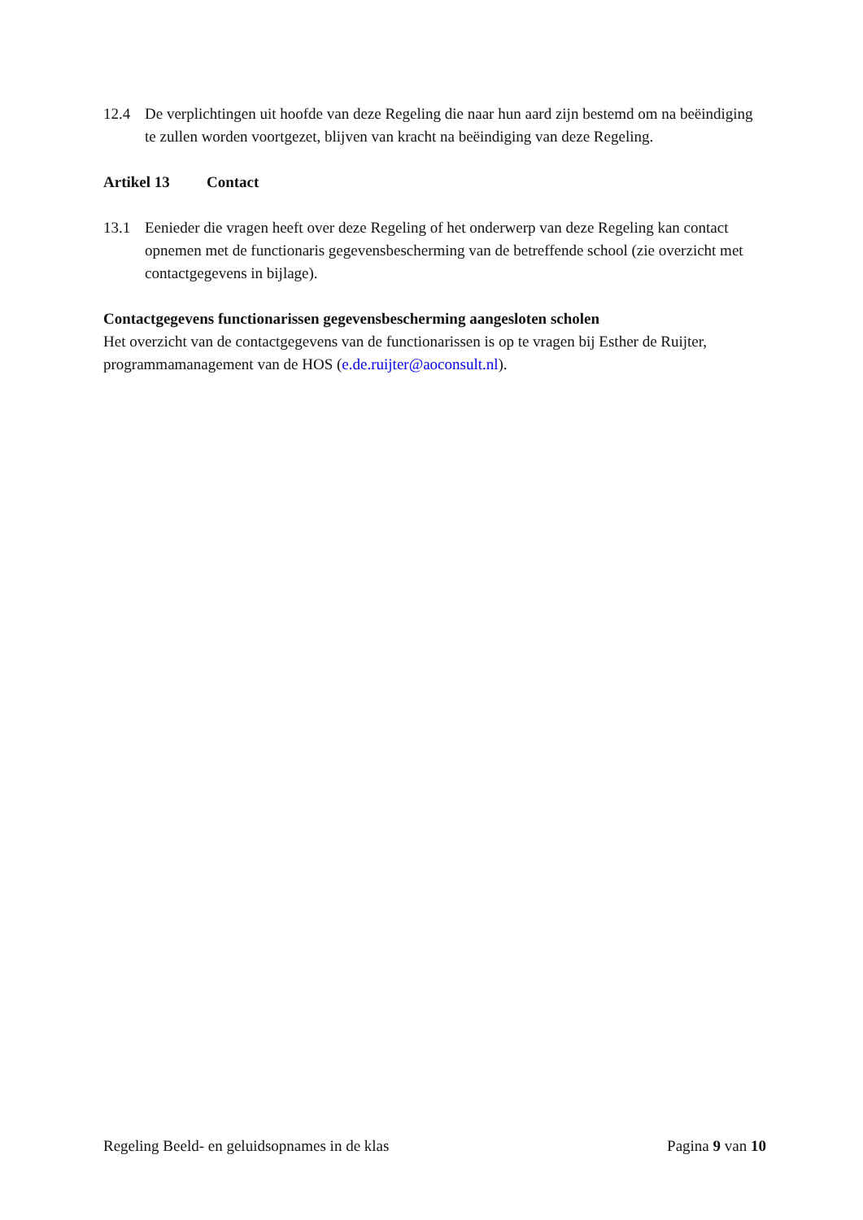12.4 De verplichtingen uit hoofde van deze Regeling die naar hun aard zijn bestemd om na beëindiging te zullen worden voortgezet, blijven van kracht na beëindiging van deze Regeling.
Artikel 13 Contact
13.1 Eenieder die vragen heeft over deze Regeling of het onderwerp van deze Regeling kan contact opnemen met de functionaris gegevensbescherming van de betreffende school (zie overzicht met contactgegevens in bijlage).
Contactgegevens functionarissen gegevensbescherming aangesloten scholen
Het overzicht van de contactgegevens van de functionarissen is op te vragen bij Esther de Ruijter, programmamanagement van de HOS (e.de.ruijter@aoconsult.nl).
Regeling Beeld- en geluidsopnames in de klas Pagina 9 van 10